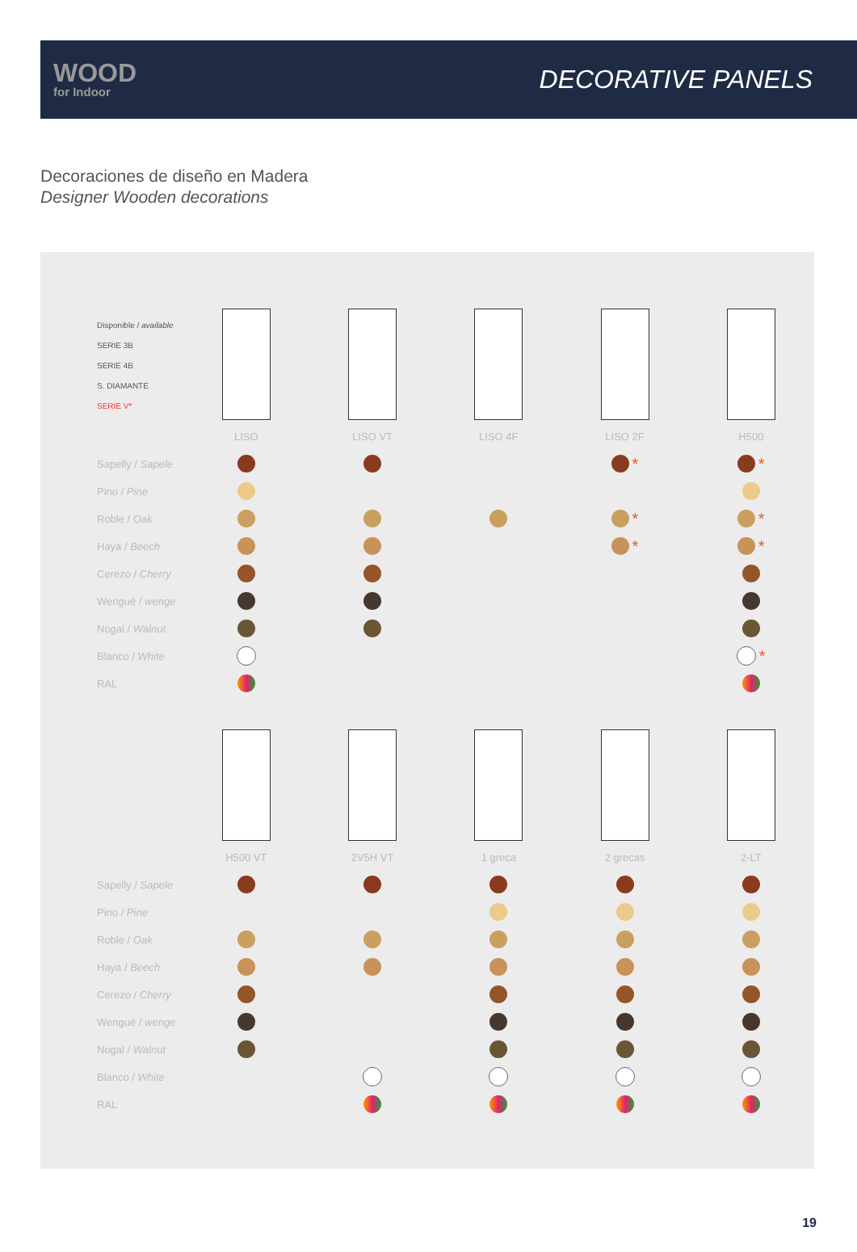WOOD
for Indoor
DECORATIVE PANELS
Decoraciones de diseño en Madera
Designer Wooden decorations
| Disponible / available SERIE 3B SERIE 4B S. DIAMANTE SERIE V* | | | | | |
| | LISO | LISO VT | LISO 4F | LISO 2F | H500 |
| Sapelly / Sapele | | | | * | * |
| Pino / Pine | | | | | |
| Roble / Oak | | | | * | * |
| Haya / Beech | | | | * | * |
| Cerezo / Cherry | | | | | |
| Wengué / wenge | | | | | |
| Nogal / Walnut | | | | | |
| Blanco / White | | | | | * |
| RAL | | | | | |
| | H500 VT | 2V5H VT | 1 greca | 2 grecas | 2-LT |
| Sapelly / Sapele | | | | | |
| Pino / Pine | | | | | |
| Roble / Oak | | | | | |
| Haya / Beech | | | | | |
| Cerezo / Cherry | | | | | |
| Wengué / wenge | | | | | |
| Nogal / Walnut | | | | | |
| Blanco / White | | | | | |
| RAL | | | | | |
19